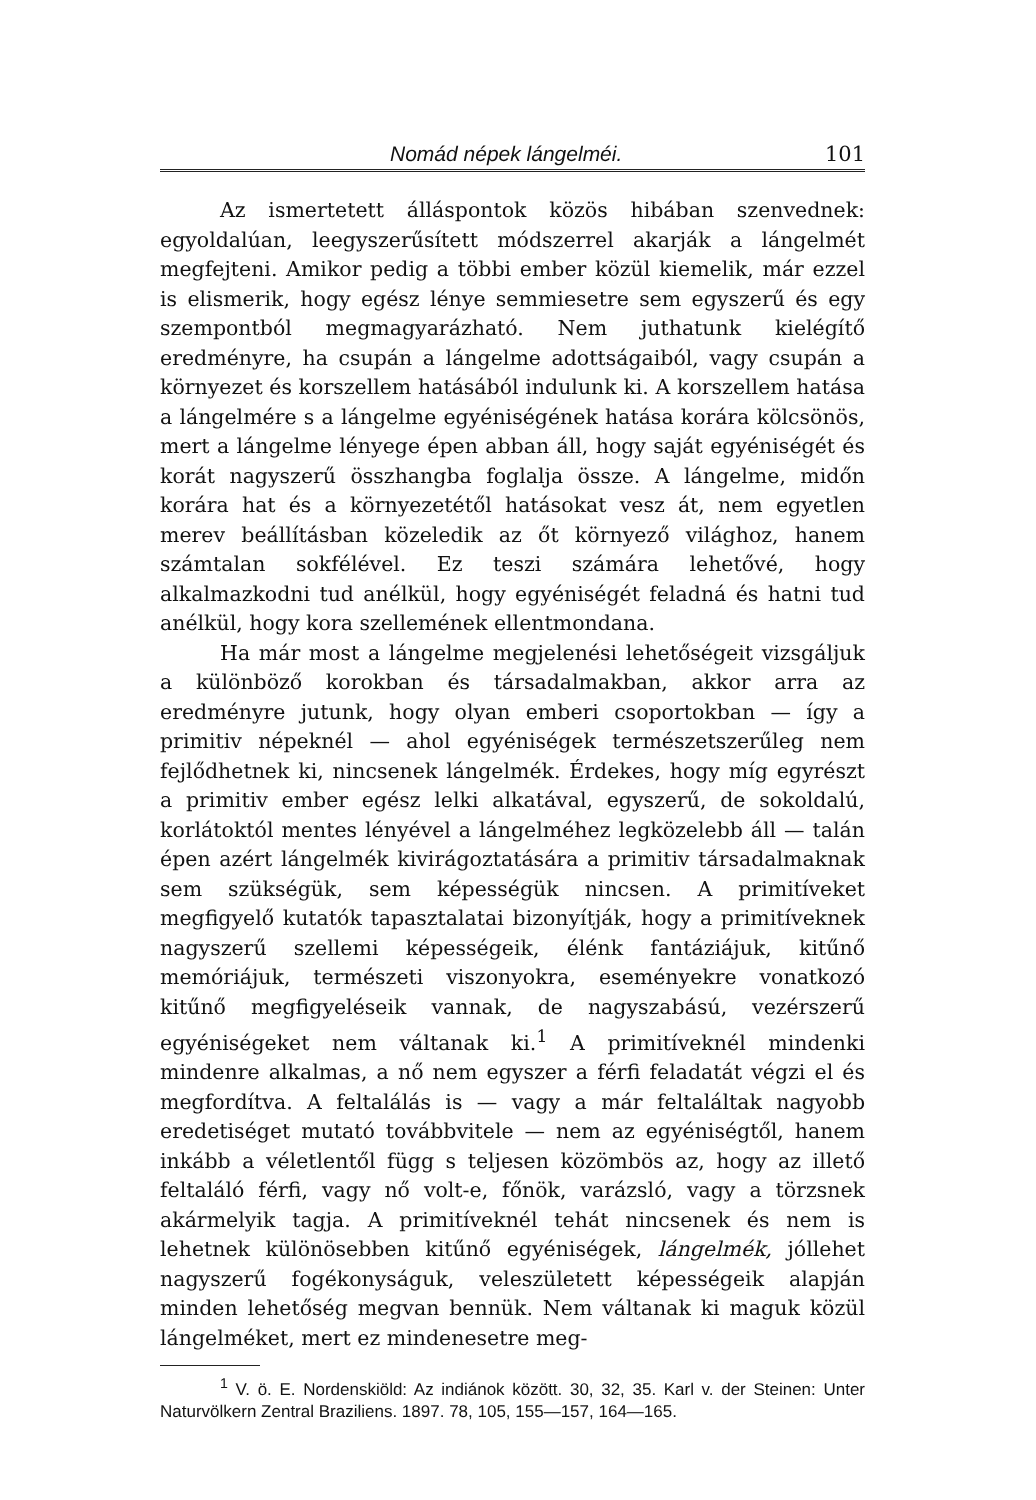Nomád népek lángelméi. 101
Az ismertetett álláspontok közös hibában szenvednek: egyoldalúan, leegyszerűsített módszerrel akarják a lángelmét megfejteni. Amikor pedig a többi ember közül kiemelik, már ezzel is elismerik, hogy egész lénye semmiesetre sem egyszerű és egy szempontból megmagyarázható. Nem juthatunk kielégítő eredményre, ha csupán a lángelme adottságaiból, vagy csupán a környezet és korszellem hatásából indulunk ki. A korszellem hatása a lángelmére s a lángelme egyéniségének hatása korára kölcsönös, mert a lángelme lényege épen abban áll, hogy saját egyéniségét és korát nagyszerű összhangba foglalja össze. A lángelme, midőn korára hat és a környezetétől hatásokat vesz át, nem egyetlen merev beállításban közeledik az őt környező világhoz, hanem számtalan sokfélével. Ez teszi számára lehetővé, hogy alkalmazkodni tud anélkül, hogy egyéniségét feladná és hatni tud anélkül, hogy kora szellemének ellentmondana.
Ha már most a lángelme megjelenési lehetőségeit vizsgáljuk a különböző korokban és társadalmakban, akkor arra az eredményre jutunk, hogy olyan emberi csoportokban — így a primitiv népeknél — ahol egyéniségek természetszerűleg nem fejlődhetnek ki, nincsenek lángelmék. Érdekes, hogy míg egyrészt a primitiv ember egész lelki alkatával, egyszerű, de sokoldalú, korlátoktól mentes lényével a lángelméhez legközelebb áll — talán épen azért lángelmék kivirágoztatására a primitiv társadalmaknak sem szükségük, sem képességük nincsen. A primitíveket megfigyelő kutatók tapasztalatai bizonyítják, hogy a primitíveknek nagyszerű szellemi képességeik, élénk fantáziájuk, kitűnő memóriájuk, természeti viszonyokra, eseményekre vonatkozó kitűnő megfigyeléseik vannak, de nagyszabású, vezérszerű egyéniségeket nem váltanak ki.<sup>1</sup> A primitíveknél mindenki mindenre alkalmas, a nő nem egyszer a férfi feladatát végzi el és megfordítva. A feltalálás is — vagy a már feltaláltak nagyobb eredetiséget mutató továbbvitele — nem az egyéniségtől, hanem inkább a véletlentől függ s teljesen közömbös az, hogy az illető feltaláló férfi, vagy nő volt-e, főnök, varázsló, vagy a törzsnek akármelyik tagja. A primitíveknél tehát nincsenek és nem is lehetnek különösebben kitűnő egyéniségek, lángelmék, jóllehet nagyszerű fogékonyságuk, veleszületett képességeik alapján minden lehetőség megvan bennük. Nem váltanak ki maguk közül lángelméket, mert ez mindenesetre meg-
<sup>1</sup> V. ö. E. Nordenskiöld: Az indiánok között. 30, 32, 35. Karl v. der Steinen: Unter Naturvölkern Zentral Braziliens. 1897. 78, 105, 155—157, 164—165.